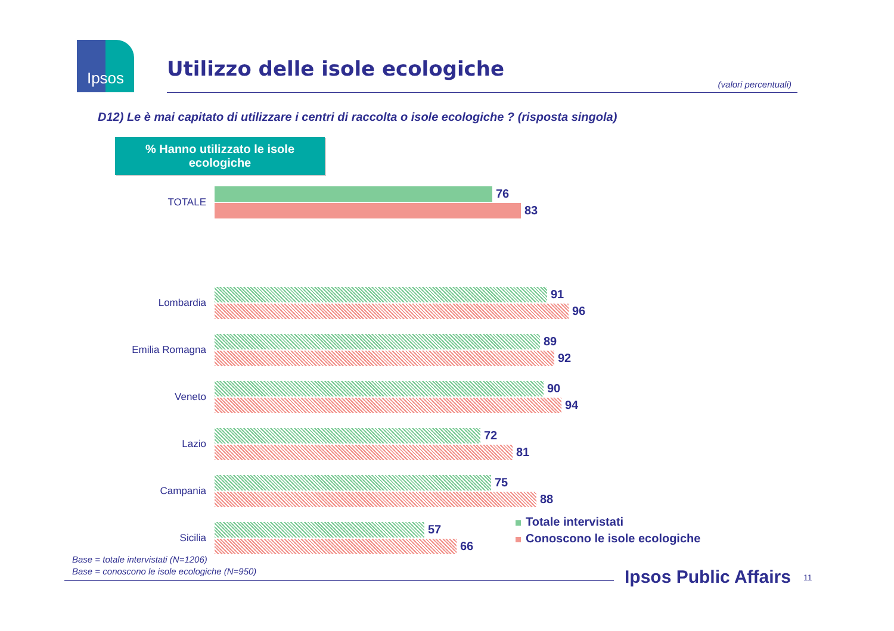Ipsos
Utilizzo delle isole ecologiche
(valori percentuali)
D12) Le è mai capitato di utilizzare i centri di raccolta o isole ecologiche ? (risposta singola)
% Hanno utilizzato le isole
ecologiche
TOTALE
76
83
Lombardia
91
96
Emilia Romagna
89
92
Veneto
90
94
Lazio
72
81
Campania
75
88
Sicilia
57
66
Totale intervistati
Conoscono le isole ecologiche
Base = totale intervistati (N=1206)
Base = conoscono le isole ecologiche (N=950)
Ipsos Public Affairs 11